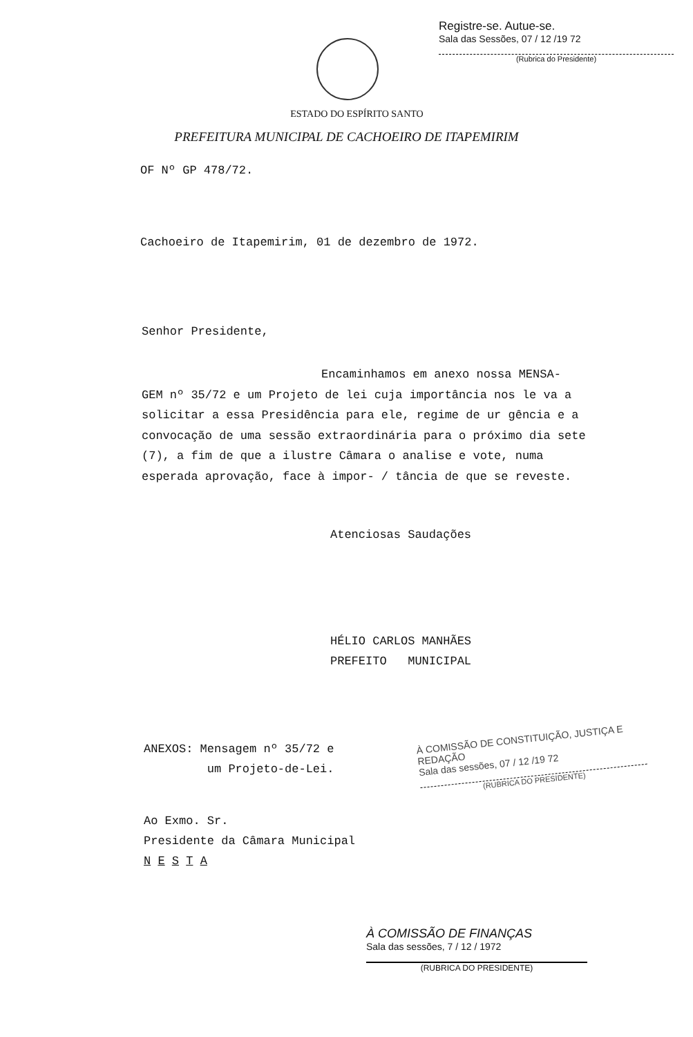Registre-se. Autue-se.
Sala das Sessões, 07 / 12 /19 72
(Rubrica do Presidente)
ESTADO DO ESPÍRITO SANTO
PREFEITURA MUNICIPAL DE CACHOEIRO DE ITAPEMIRIM
OF Nº GP 478/72.
Cachoeiro de Itapemirim, 01 de dezembro de 1972.
Senhor Presidente,
Encaminhamos em anexo nossa MENSA-
GEM nº 35/72 e um Projeto de lei cuja importância nos le va a solicitar a essa Presidência para ele, regime de ur gência e a convocação de uma sessão extraordinária para o próximo dia sete (7), a fim de que a ilustre Câmara o analise e vote, numa esperada aprovação, face à impor- / tância de que se reveste.
Atenciosas Saudações
HÉLIO CARLOS MANHÃES
PREFEITO MUNICIPAL
ANEXOS: Mensagem nº 35/72 e
um Projeto-de-Lei.
Ao Exmo. Sr.
Presidente da Câmara Municipal
N E S T A
À COMISSÃO DE CONSTITUIÇÃO, JUSTIÇA E REDAÇÃO
Sala das sessões, 07 / 12 /19 72
(RUBRICA DO PRESIDENTE)
À COMISSÃO DE FINANÇAS
Sala das sessões, 7 / 12 / 1972
(RUBRICA DO PRESIDENTE)